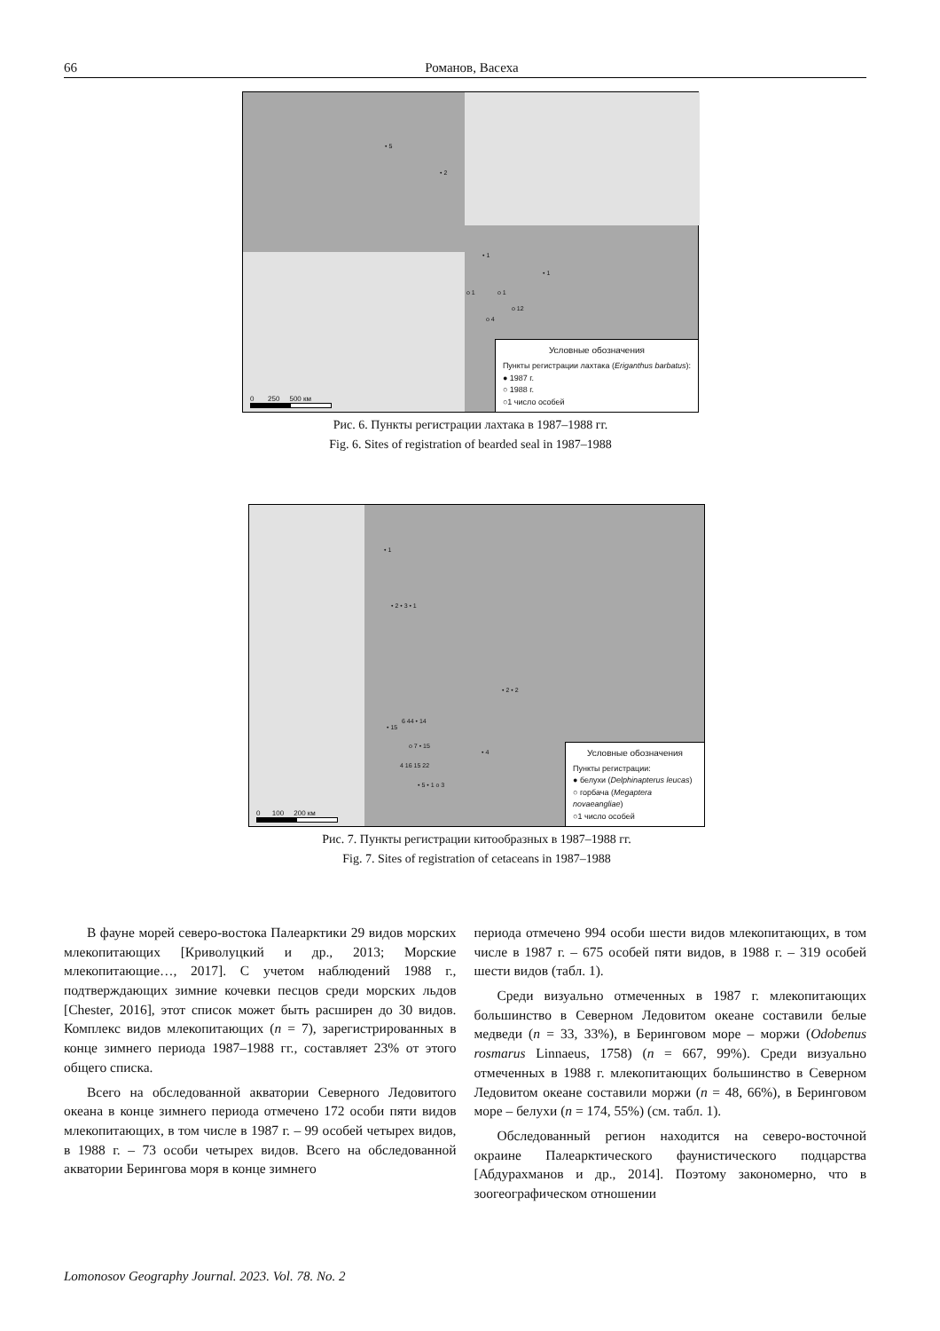66 Романов, Васеха
• 5
• 2
• 1
• 1
o 1 o 1
o 12
o 4
0 250 500 км
Условные обозначения
Пункты регистрации лахтака (Eriganthus barbatus):
● 1987 г.
○ 1988 г.
○1 число особей
Рис. 6. Пункты регистрации лахтака в 1987–1988 гг.
Fig. 6. Sites of registration of bearded seal in 1987–1988
• 1
• 2 • 3 • 1
• 2 • 2
6 44 • 14
• 15
o 7 • 15
• 4
4 16 15 22
• 5 • 1 o 3
0 100 200 км
Условные обозначения
Пункты регистрации:
● белухи (Delphinapterus leucas)
○ горбача (Megaptera novaeangliae)
○1 число особей
Рис. 7. Пункты регистрации китообразных в 1987–1988 гг.
Fig. 7. Sites of registration of cetaceans in 1987–1988
В фауне морей северо-востока Палеарктики 29 видов морских млекопитающих [Криволуцкий и др., 2013; Морские млекопитающие…, 2017]. С учетом наблюдений 1988 г., подтверждающих зимние кочевки песцов среди морских льдов [Chester, 2016], этот список может быть расширен до 30 видов. Комплекс видов млекопитающих (n = 7), зарегистрированных в конце зимнего периода 1987–1988 гг., составляет 23% от этого общего списка.
Всего на обследованной акватории Северного Ледовитого океана в конце зимнего периода отмечено 172 особи пяти видов млекопитающих, в том числе в 1987 г. – 99 особей четырех видов, в 1988 г. – 73 особи четырех видов. Всего на обследованной акватории Берингова моря в конце зимнего
периода отмечено 994 особи шести видов млекопитающих, в том числе в 1987 г. – 675 особей пяти видов, в 1988 г. – 319 особей шести видов (табл. 1).
Среди визуально отмеченных в 1987 г. млекопитающих большинство в Северном Ледовитом океане составили белые медведи (n = 33, 33%), в Беринговом море – моржи (Odobenus rosmarus Linnaeus, 1758) (n = 667, 99%). Среди визуально отмеченных в 1988 г. млекопитающих большинство в Северном Ледовитом океане составили моржи (n = 48, 66%), в Беринговом море – белухи (n = 174, 55%) (см. табл. 1).
Обследованный регион находится на северо-восточной окраине Палеарктического фаунистического подцарства [Абдурахманов и др., 2014]. Поэтому закономерно, что в зоогеографическом отношении
Lomonosov Geography Journal. 2023. Vol. 78. No. 2